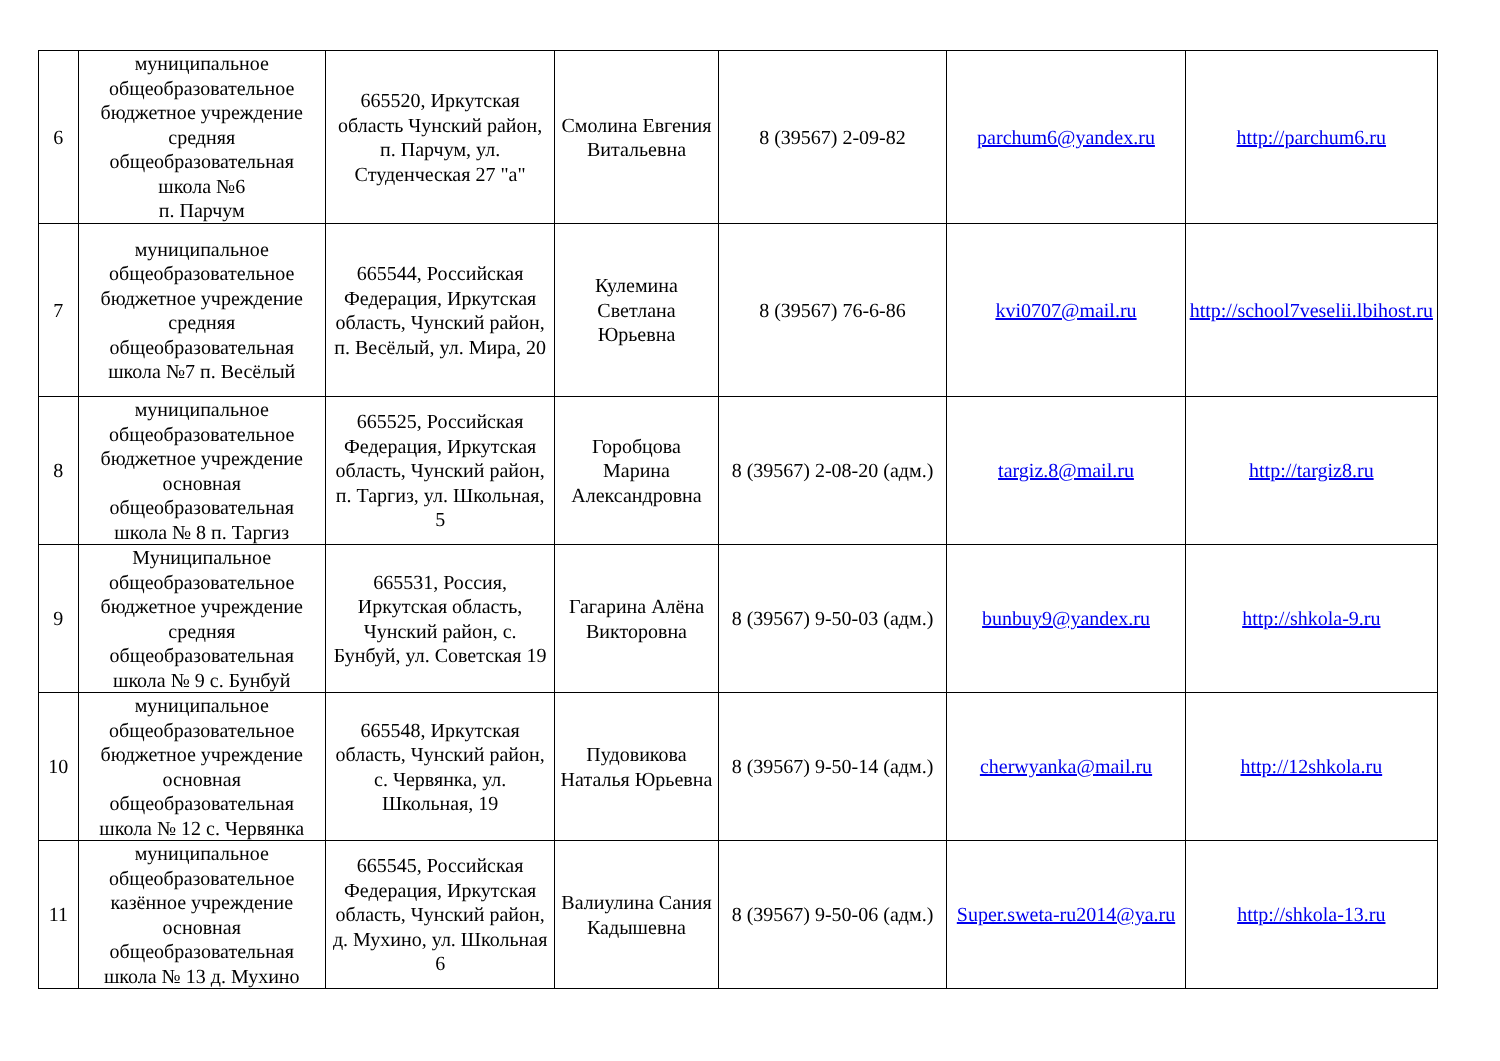| 6 | муниципальное общеобразовательное бюджетное учреждение средняя общеобразовательная школа №6 п. Парчум | 665520, Иркутская область Чунский район, п. Парчум, ул. Студенческая 27 "а" | Смолина Евгения Витальевна | 8 (39567) 2-09-82 | parchum6@yandex.ru | http://parchum6.ru |
| 7 | муниципальное общеобразовательное бюджетное учреждение средняя общеобразовательная школа №7 п. Весёлый | 665544, Российская Федерация, Иркутская область, Чунский район, п. Весёлый, ул. Мира, 20 | Кулемина Светлана Юрьевна | 8 (39567) 76-6-86 | kvi0707@mail.ru | http://school7veselii.lbihost.ru |
| 8 | муниципальное общеобразовательное бюджетное учреждение основная общеобразовательная школа № 8 п. Таргиз | 665525, Российская Федерация, Иркутская область, Чунский район, п. Таргиз, ул. Школьная, 5 | Горобцова Марина Александровна | 8 (39567) 2-08-20 (адм.) | targiz.8@mail.ru | http://targiz8.ru |
| 9 | Муниципальное общеобразовательное бюджетное учреждение средняя общеобразовательная школа № 9 с. Бунбуй | 665531, Россия, Иркутская область, Чунский район, с. Бунбуй, ул. Советская 19 | Гагарина Алёна Викторовна | 8 (39567) 9-50-03 (адм.) | bunbuy9@yandex.ru | http://shkola-9.ru |
| 10 | муниципальное общеобразовательное бюджетное учреждение основная общеобразовательная школа № 12 с. Червянка | 665548, Иркутская область, Чунский район, с. Червянка, ул. Школьная, 19 | Пудовикова Наталья Юрьевна | 8 (39567) 9-50-14 (адм.) | cherwyanka@mail.ru | http://12shkola.ru |
| 11 | муниципальное общеобразовательное казённое учреждение основная общеобразовательная школа № 13 д. Мухино | 665545, Российская Федерация, Иркутская область, Чунский район, д. Мухино, ул. Школьная 6 | Валиулина Сания Кадышевна | 8 (39567) 9-50-06 (адм.) | Super.sweta-ru2014@ya.ru | http://shkola-13.ru |